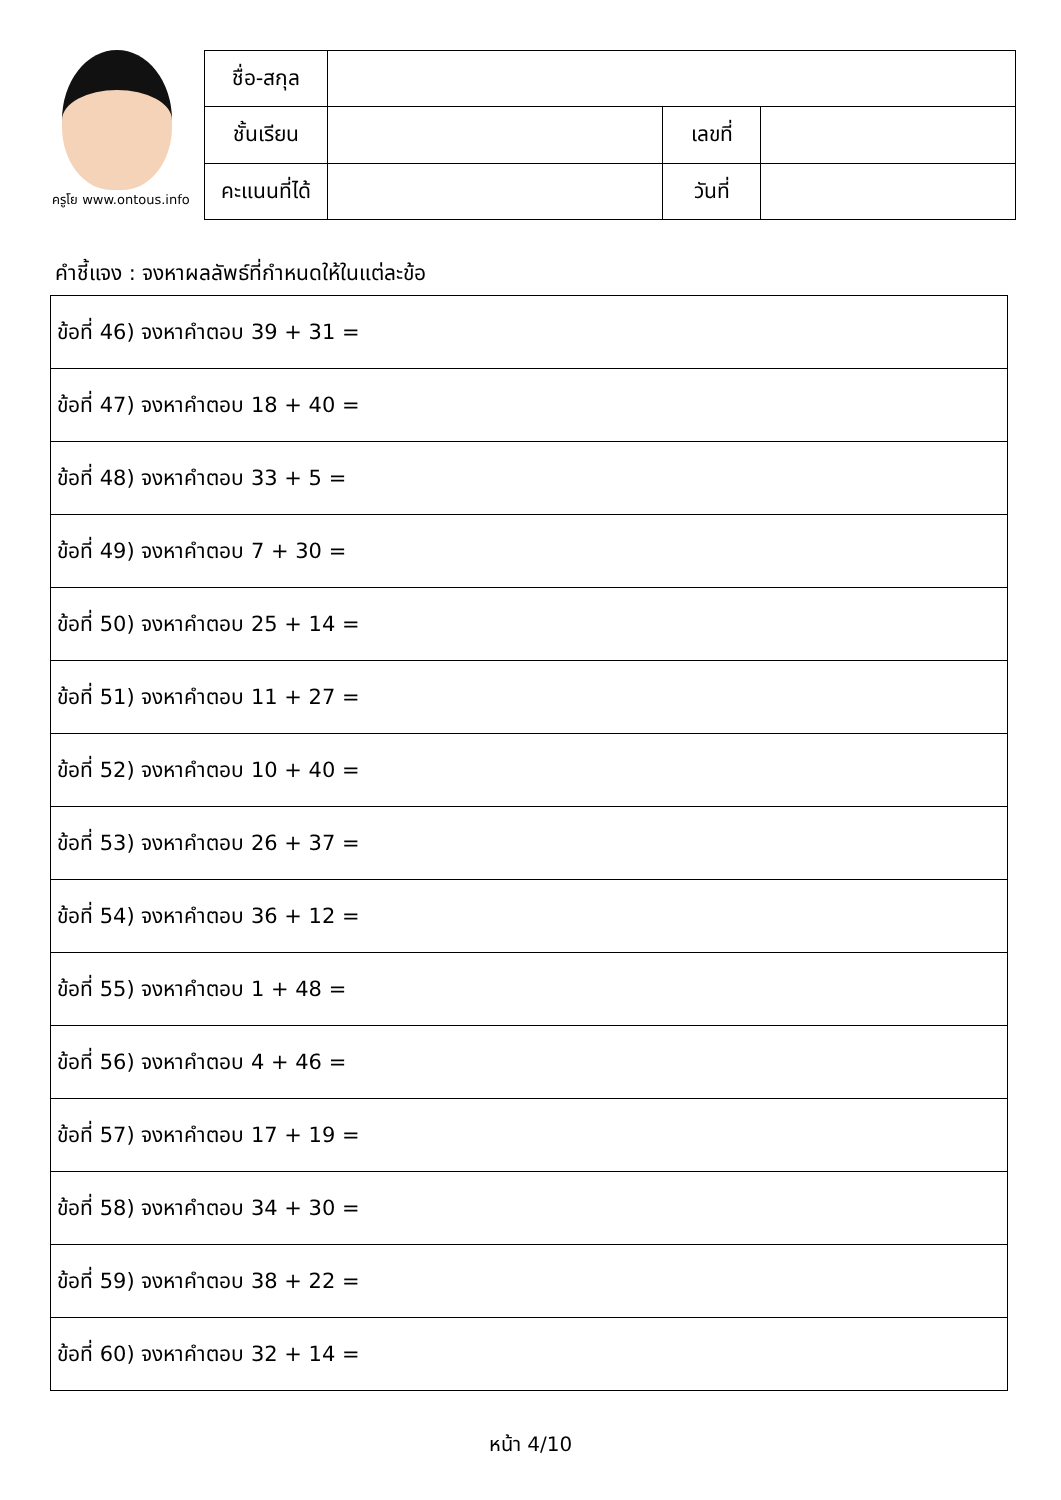ครูโย www.ontous.info
| ชื่อ-สกุล | | | |
| ชั้นเรียน | | เลขที่ | |
| คะแนนที่ได้ | | วันที่ | |
คำชี้แจง : จงหาผลลัพธ์ที่กำหนดให้ในแต่ละข้อ
| ข้อที่ 46) จงหาคำตอบ 39 + 31 = |
| ข้อที่ 47) จงหาคำตอบ 18 + 40 = |
| ข้อที่ 48) จงหาคำตอบ 33 + 5 = |
| ข้อที่ 49) จงหาคำตอบ 7 + 30 = |
| ข้อที่ 50) จงหาคำตอบ 25 + 14 = |
| ข้อที่ 51) จงหาคำตอบ 11 + 27 = |
| ข้อที่ 52) จงหาคำตอบ 10 + 40 = |
| ข้อที่ 53) จงหาคำตอบ 26 + 37 = |
| ข้อที่ 54) จงหาคำตอบ 36 + 12 = |
| ข้อที่ 55) จงหาคำตอบ 1 + 48 = |
| ข้อที่ 56) จงหาคำตอบ 4 + 46 = |
| ข้อที่ 57) จงหาคำตอบ 17 + 19 = |
| ข้อที่ 58) จงหาคำตอบ 34 + 30 = |
| ข้อที่ 59) จงหาคำตอบ 38 + 22 = |
| ข้อที่ 60) จงหาคำตอบ 32 + 14 = |
หน้า 4/10